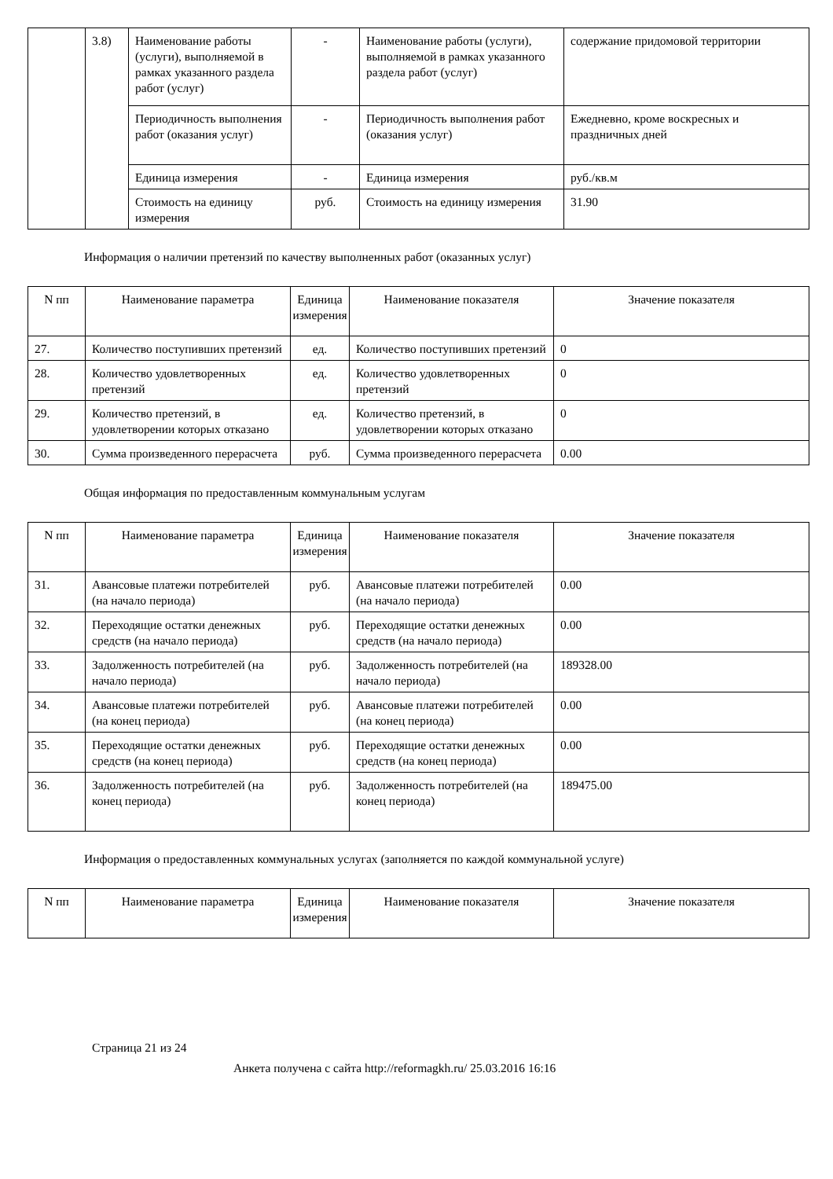| | 3.8) | Наименование работы (услуги), выполняемой в рамках указанного раздела работ (услуг) | - | Наименование работы (услуги), выполняемой в рамках указанного раздела работ (услуг) | содержание придомовой территории |
| | | Периодичность выполнения работ (оказания услуг) | - | Периодичность выполнения работ (оказания услуг) | Ежедневно, кроме воскресных и праздничных дней |
| | | Единица измерения | - | Единица измерения | руб./кв.м |
| | | Стоимость на единицу измерения | руб. | Стоимость на единицу измерения | 31.90 |
Информация о наличии претензий по качеству выполненных работ (оказанных услуг)
| N пп | Наименование параметра | Единица измерения | Наименование показателя | Значение показателя |
| --- | --- | --- | --- | --- |
| 27. | Количество поступивших претензий | ед. | Количество поступивших претензий | 0 |
| 28. | Количество удовлетворенных претензий | ед. | Количество удовлетворенных претензий | 0 |
| 29. | Количество претензий, в удовлетворении которых отказано | ед. | Количество претензий, в удовлетворении которых отказано | 0 |
| 30. | Сумма произведенного перерасчета | руб. | Сумма произведенного перерасчета | 0.00 |
Общая информация по предоставленным коммунальным услугам
| N пп | Наименование параметра | Единица измерения | Наименование показателя | Значение показателя |
| --- | --- | --- | --- | --- |
| 31. | Авансовые платежи потребителей (на начало периода) | руб. | Авансовые платежи потребителей (на начало периода) | 0.00 |
| 32. | Переходящие остатки денежных средств (на начало периода) | руб. | Переходящие остатки денежных средств (на начало периода) | 0.00 |
| 33. | Задолженность потребителей (на начало периода) | руб. | Задолженность потребителей (на начало периода) | 189328.00 |
| 34. | Авансовые платежи потребителей (на конец периода) | руб. | Авансовые платежи потребителей (на конец периода) | 0.00 |
| 35. | Переходящие остатки денежных средств (на конец периода) | руб. | Переходящие остатки денежных средств (на конец периода) | 0.00 |
| 36. | Задолженность потребителей (на конец периода) | руб. | Задолженность потребителей (на конец периода) | 189475.00 |
Информация о предоставленных коммунальных услугах (заполняется по каждой коммунальной услуге)
| N пп | Наименование параметра | Единица измерения | Наименование показателя | Значение показателя |
| --- | --- | --- | --- | --- |
Страница 21 из 24
Анкета получена с сайта http://reformagkh.ru/ 25.03.2016 16:16